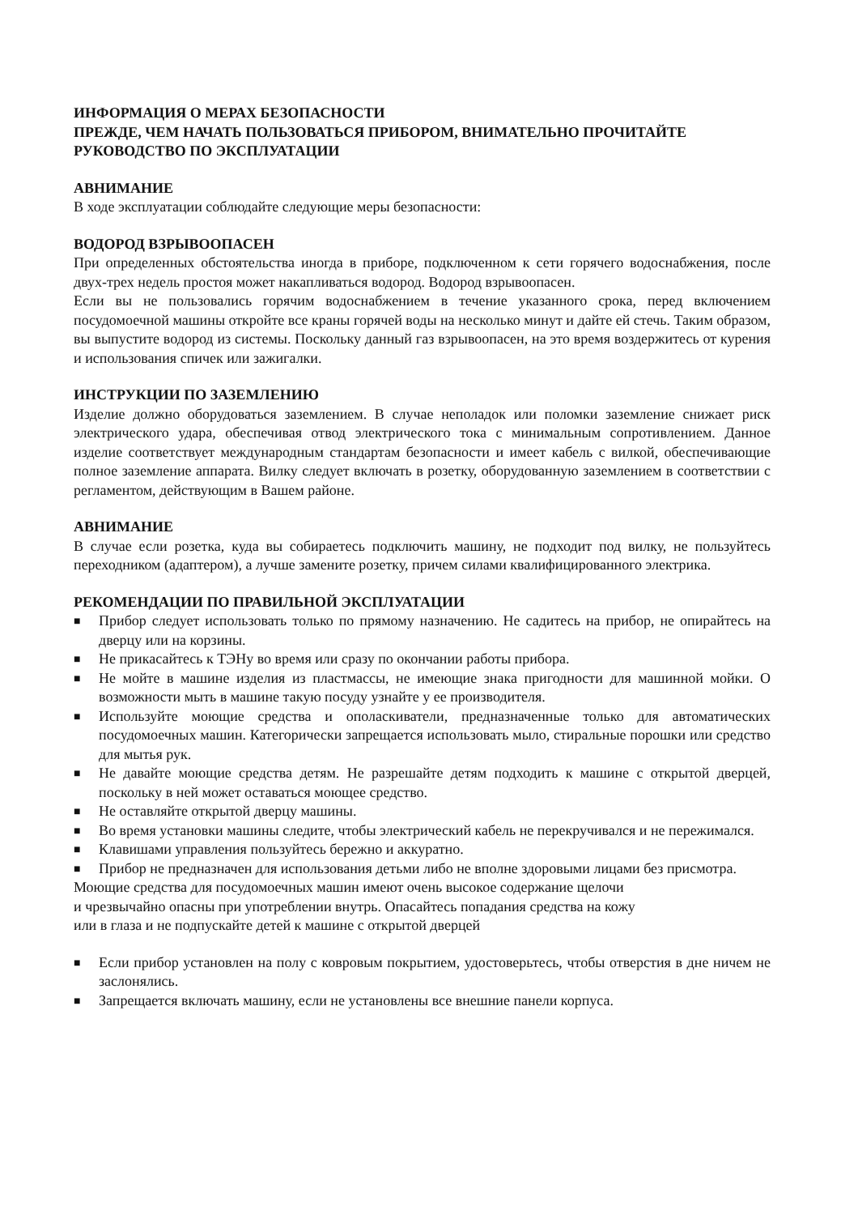ИНФОРМАЦИЯ О МЕРАХ БЕЗОПАСНОСТИ
ПРЕЖДЕ, ЧЕМ НАЧАТЬ ПОЛЬЗОВАТЬСЯ ПРИБОРОМ, ВНИМАТЕЛЬНО ПРОЧИТАЙТЕ РУКОВОДСТВО ПО ЭКСПЛУАТАЦИИ
АВНИМАНИЕ
В ходе эксплуатации соблюдайте следующие меры безопасности:
ВОДОРОД ВЗРЫВООПАСЕН
При определенных обстоятельства иногда в приборе, подключенном к сети горячего водоснабжения, после двух-трех недель простоя может накапливаться водород. Водород взрывоопасен.
Если вы не пользовались горячим водоснабжением в течение указанного срока, перед включением посудомоечной машины откройте все краны горячей воды на несколько минут и дайте ей стечь. Таким образом, вы выпустите водород из системы. Поскольку данный газ взрывоопасен, на это время воздержитесь от курения и использования спичек или зажигалки.
ИНСТРУКЦИИ ПО ЗАЗЕМЛЕНИЮ
Изделие должно оборудоваться заземлением. В случае неполадок или поломки заземление снижает риск электрического удара, обеспечивая отвод электрического тока с минимальным сопротивлением. Данное изделие соответствует международным стандартам безопасности и имеет кабель с вилкой, обеспечивающие полное заземление аппарата. Вилку следует включать в розетку, оборудованную заземлением в соответствии с регламентом, действующим в Вашем районе.
АВНИМАНИЕ
В случае если розетка, куда вы собираетесь подключить машину, не подходит под вилку, не пользуйтесь переходником (адаптером), а лучше замените розетку, причем силами квалифицированного электрика.
РЕКОМЕНДАЦИИ ПО ПРАВИЛЬНОЙ ЭКСПЛУАТАЦИИ
■ Прибор следует использовать только по прямому назначению. Не садитесь на прибор, не опирайтесь на дверцу или на корзины.
■ Не прикасайтесь к ТЭНу во время или сразу по окончании работы прибора.
■ Не мойте в машине изделия из пластмассы, не имеющие знака пригодности для машинной мойки. О возможности мыть в машине такую посуду узнайте у ее производителя.
■ Используйте моющие средства и ополаскиватели, предназначенные только для автоматических посудомоечных машин. Категорически запрещается использовать мыло, стиральные порошки или средство для мытья рук.
■ Не давайте моющие средства детям. Не разрешайте детям подходить к машине с открытой дверцей, поскольку в ней может оставаться моющее средство.
■ Не оставляйте открытой дверцу машины.
■ Во время установки машины следите, чтобы электрический кабель не перекручивался и не пережимался.
■ Клавишами управления пользуйтесь бережно и аккуратно.
■ Прибор не предназначен для использования детьми либо не вполне здоровыми лицами без присмотра.
Моющие средства для посудомоечных машин имеют очень высокое содержание щелочи
и чрезвычайно опасны при употреблении внутрь. Опасайтесь попадания средства на кожу
или в глаза и не подпускайте детей к машине с открытой дверцей
■ Если прибор установлен на полу с ковровым покрытием, удостоверьтесь, чтобы отверстия в дне ничем не заслонялись.
■ Запрещается включать машину, если не установлены все внешние панели корпуса.